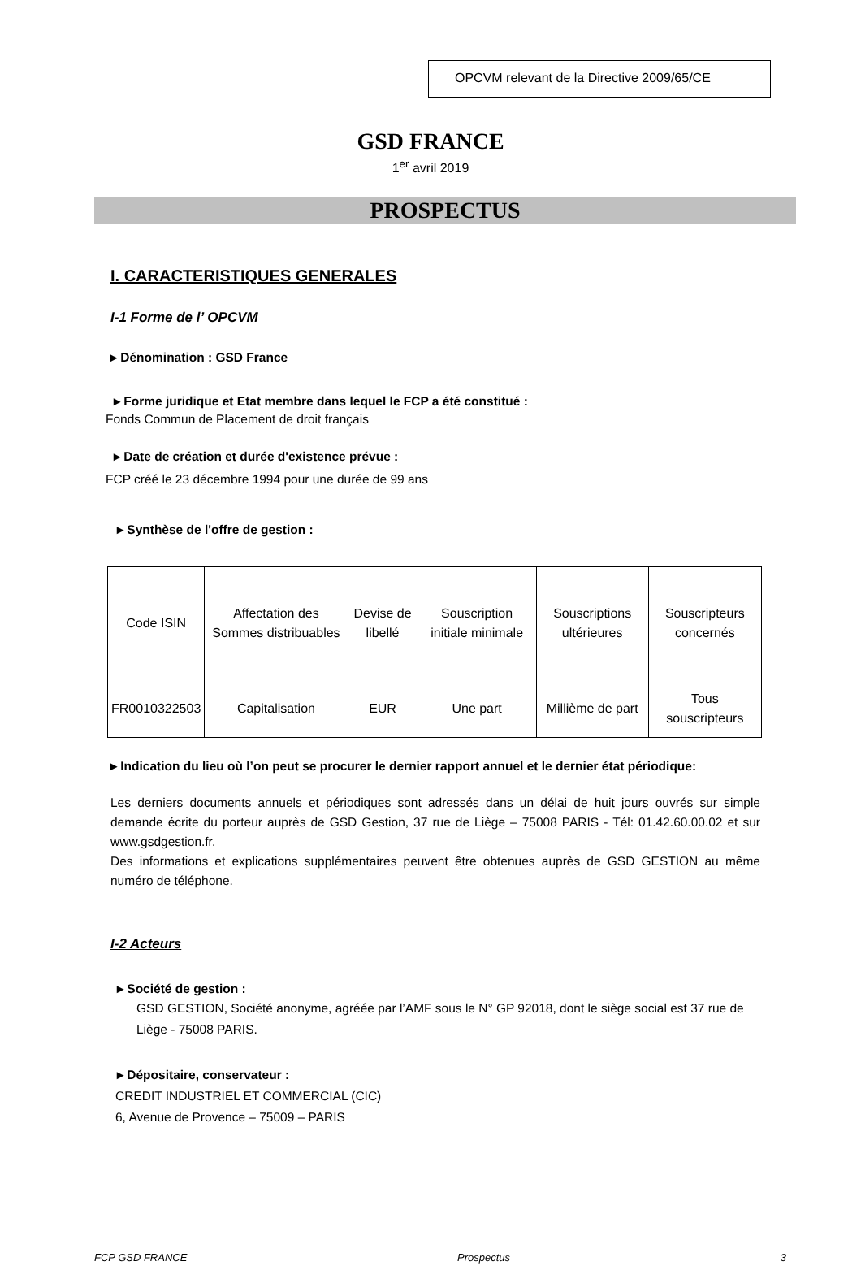OPCVM relevant de la Directive 2009/65/CE
GSD FRANCE
1<sup>er</sup> avril 2019
PROSPECTUS
I. CARACTERISTIQUES GENERALES
I-1 Forme de l’ OPCVM
▸ Dénomination : GSD France
▸ Forme juridique et Etat membre dans lequel le FCP a été constitué :
Fonds Commun de Placement de droit français
▸ Date de création et durée d'existence prévue :
FCP créé le 23 décembre 1994 pour une durée de 99 ans
▸ Synthèse de l'offre de gestion :
| Code ISIN | Affectation des Sommes distribuables | Devise de libellé | Souscription initiale minimale | Souscriptions ultérieures | Souscripteurs concernés |
| FR0010322503 | Capitalisation | EUR | Une part | Millième de part | Tous souscripteurs |
▸ Indication du lieu où l’on peut se procurer le dernier rapport annuel et le dernier état périodique:
Les derniers documents annuels et périodiques sont adressés dans un délai de huit jours ouvrés sur simple demande écrite du porteur auprès de GSD Gestion, 37 rue de Liège – 75008 PARIS - Tél: 01.42.60.00.02 et sur www.gsdgestion.fr.
Des informations et explications supplémentaires peuvent être obtenues auprès de GSD GESTION au même numéro de téléphone.
I-2 Acteurs
▸ Société de gestion :
GSD GESTION, Société anonyme, agréée par l’AMF sous le N° GP 92018, dont le siège social est 37 rue de Liège - 75008 PARIS.
▸ Dépositaire, conservateur :
CREDIT INDUSTRIEL ET COMMERCIAL (CIC)
6, Avenue de Provence – 75009 – PARIS
FCP GSD FRANCE Prospectus 3